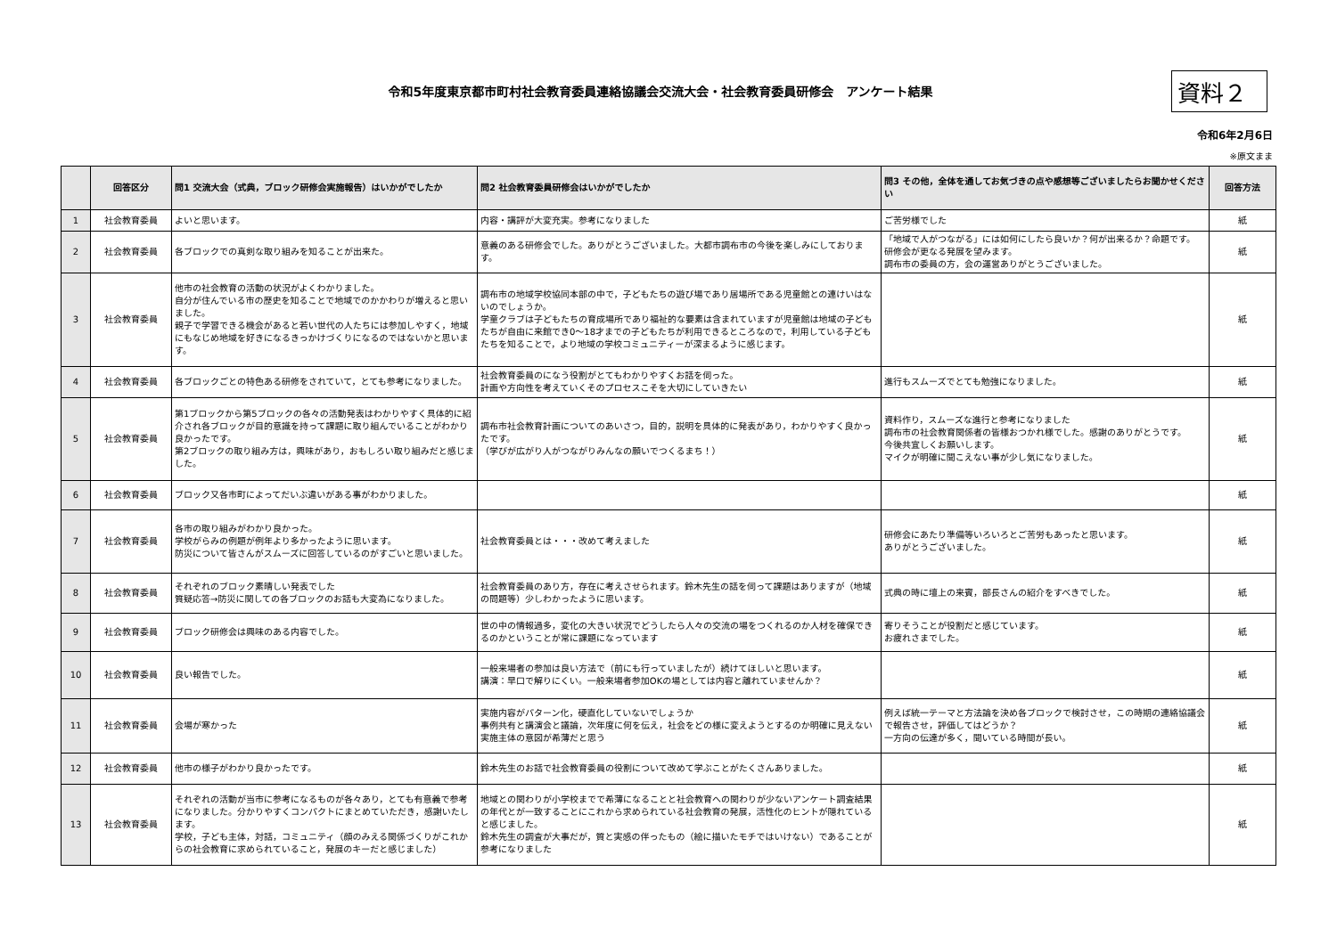令和5年度東京都市町村社会教育委員連絡協議会交流大会・社会教育委員研修会　アンケート結果
資料２
令和6年2月6日
※原文まま
| | 回答区分 | 問1 交流大会（式典，ブロック研修会実施報告）はいかがでしたか | 問2 社会教育委員研修会はいかがでしたか | 問3 その他，全体を通してお気づきの点や感想等ございましたらお聞かせください | 回答方法 |
| --- | --- | --- | --- | --- | --- |
| 1 | 社会教育委員 | よいと思います。 | 内容・講評が大変充実。参考になりました | ご苦労様でした | 紙 |
| 2 | 社会教育委員 | 各ブロックでの真剣な取り組みを知ることが出来た。 | 意義のある研修会でした。ありがとうございました。大都市調布市の今後を楽しみにしております。 | 「地域で人がつながる」には如何にしたら良いか？何が出来るか？命題です。 研修会が更なる発展を望みます。 調布市の委員の方，会の運営ありがとうございました。 | 紙 |
| 3 | 社会教育委員 | 他市の社会教育の活動の状況がよくわかりました。 自分が住んでいる市の歴史を知ることで地域でのかかわりが増えると思いました。 親子で学習できる機会があると若い世代の人たちには参加しやすく，地域にもなじめ地域を好きになるきっかけづくりになるのではないかと思います。 | 調布市の地域学校協同本部の中で，子どもたちの遊び場であり居場所である児童館との連けいはないのでしょうか。 学童クラブは子どもたちの育成場所であり福祉的な要素は含まれていますが児童館は地域の子どもたちが自由に来館でき0～18才までの子どもたちが利用できるところなので，利用している子どもたちを知ることで，より地域の学校コミュニティーが深まるように感じます。 | | 紙 |
| 4 | 社会教育委員 | 各ブロックごとの特色ある研修をされていて，とても参考になりました。 | 社会教育委員のになう役割がとてもわかりやすくお話を伺った。 計画や方向性を考えていくそのプロセスこそを大切にしていきたい | 進行もスムーズでとても勉強になりました。 | 紙 |
| 5 | 社会教育委員 | 第1ブロックから第5ブロックの各々の活動発表はわかりやすく具体的に紹介され各ブロックが目的意識を持って課題に取り組んでいることがわかり良かったです。 第2ブロックの取り組み方は，興味があり，おもしろい取り組みだと感じました。 | 調布市社会教育計画についてのあいさつ，目的，説明を具体的に発表があり，わかりやすく良かったです。 （学びが広がり人がつながりみんなの願いでつくるまち！） | 資料作り，スムーズな進行と参考になりました 調布市の社会教育関係者の皆様おつかれ様でした。感謝のありがとうです。 今後共宜しくお願いします。 マイクが明確に聞こえない事が少し気になりました。 | 紙 |
| 6 | 社会教育委員 | ブロック又各市町によってだいぶ違いがある事がわかりました。 | | | 紙 |
| 7 | 社会教育委員 | 各市の取り組みがわかり良かった。 学校がらみの例題が例年より多かったように思います。 防災について皆さんがスムーズに回答しているのがすごいと思いました。 | 社会教育委員とは・・・改めて考えました | 研修会にあたり準備等いろいろとご苦労もあったと思います。 ありがとうございました。 | 紙 |
| 8 | 社会教育委員 | それぞれのブロック素晴しい発表でした 質疑応答→防災に関しての各ブロックのお話も大変為になりました。 | 社会教育委員のあり方，存在に考えさせられます。鈴木先生の話を伺って課題はありますが（地域の問題等）少しわかったように思います。 | 式典の時に壇上の来賓，部長さんの紹介をすべきでした。 | 紙 |
| 9 | 社会教育委員 | ブロック研修会は興味のある内容でした。 | 世の中の情報過多，変化の大きい状況でどうしたら人々の交流の場をつくれるのか人材を確保できるのかということが常に課題になっています | 寄りそうことが役割だと感じています。 お疲れさまでした。 | 紙 |
| 10 | 社会教育委員 | 良い報告でした。 | 一般来場者の参加は良い方法で（前にも行っていましたが）続けてほしいと思います。 講演：早口で解りにくい。一般来場者参加OKの場としては内容と離れていませんか？ | | 紙 |
| 11 | 社会教育委員 | 会場が寒かった | 実施内容がパターン化，硬直化していないでしょうか 事例共有と講演会と議論，次年度に何を伝え，社会をどの様に変えようとするのか明確に見えない 実施主体の意図が希薄だと思う | 例えば統一テーマと方法論を決め各ブロックで検討させ，この時期の連絡協議会で報告させ，評価してはどうか？ 一方向の伝達が多く，聞いている時間が長い。 | 紙 |
| 12 | 社会教育委員 | 他市の様子がわかり良かったです。 | 鈴木先生のお話で社会教育委員の役割について改めて学ぶことがたくさんありました。 | | 紙 |
| 13 | 社会教育委員 | それぞれの活動が当市に参考になるものが各々あり，とても有意義で参考になりました。分かりやすくコンパクトにまとめていただき，感謝いたします。 学校，子ども主体，対話，コミュニティ（顔のみえる関係づくりがこれからの社会教育に求められていること，発展のキーだと感じました） | 地域との関わりが小学校までで希薄になることと社会教育への関わりが少ないアンケート調査結果の年代とが一致することにこれから求められている社会教育の発展，活性化のヒントが隠れていると感じました。 鈴木先生の調査が大事だが，質と実感の伴ったもの（絵に描いたモチではいけない）であることが参考になりました | | 紙 |